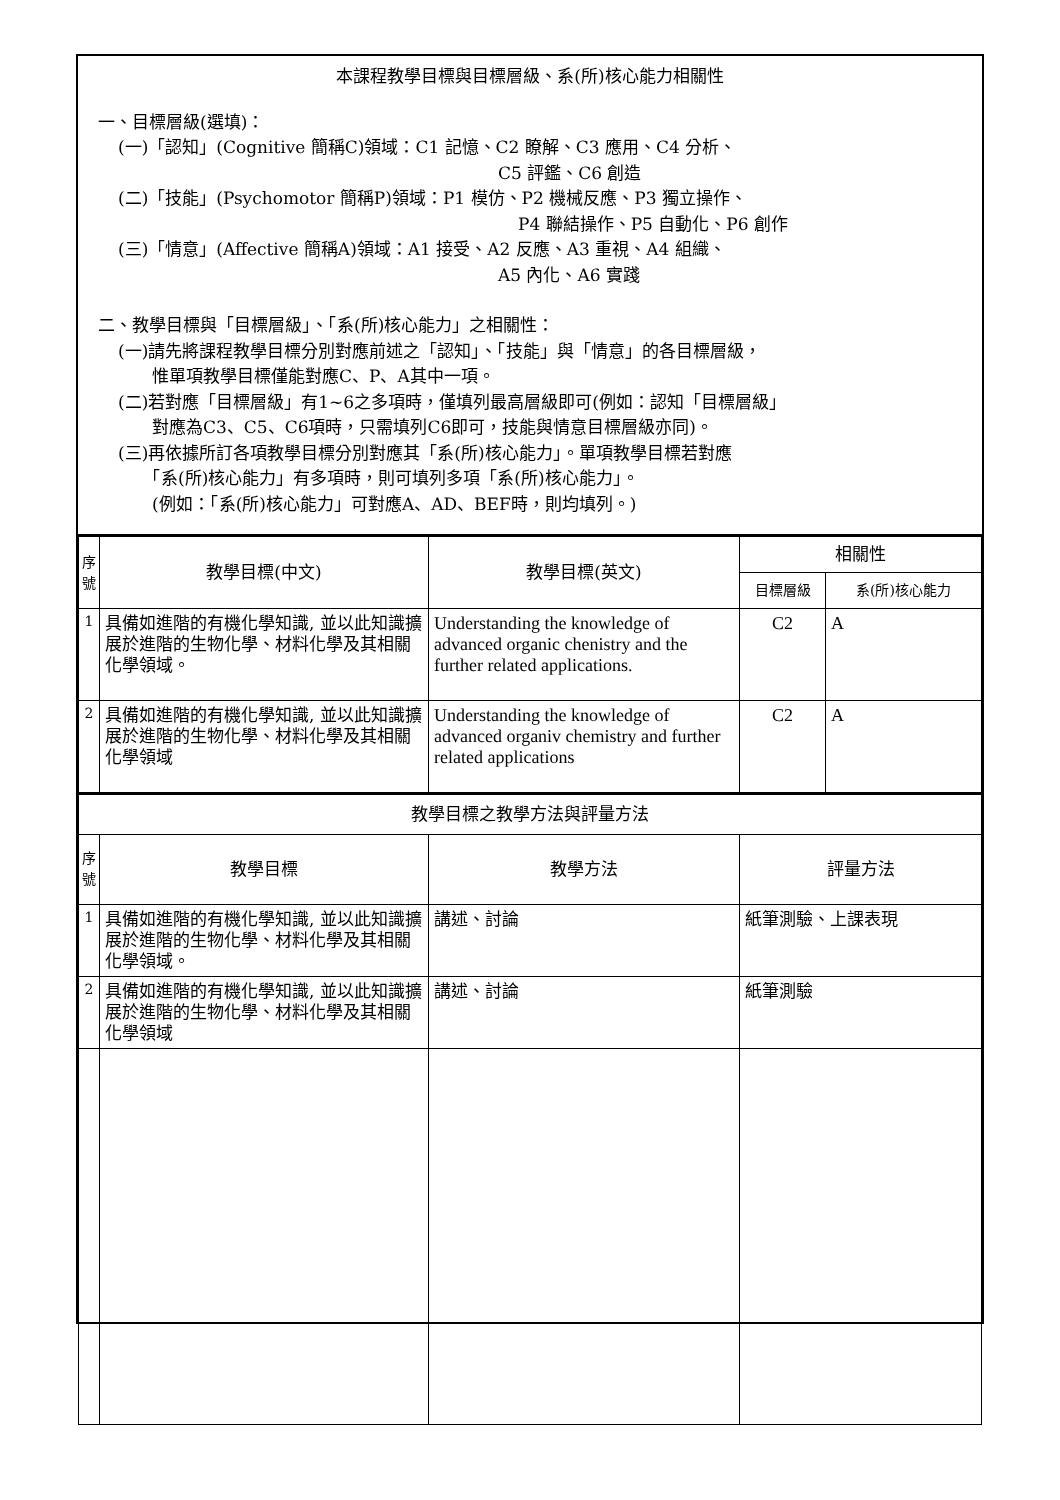本課程教學目標與目標層級、系(所)核心能力相關性
一、目標層級(選填)：
(一)「認知」(Cognitive 簡稱C)領域：C1 記憶、C2 瞭解、C3 應用、C4 分析、
C5 評鑑、C6 創造
(二)「技能」(Psychomotor 簡稱P)領域：P1 模仿、P2 機械反應、P3 獨立操作、
P4 聯結操作、P5 自動化、P6 創作
(三)「情意」(Affective 簡稱A)領域：A1 接受、A2 反應、A3 重視、A4 組織、
A5 內化、A6 實踐
二、教學目標與「目標層級」、「系(所)核心能力」之相關性：
(一)請先將課程教學目標分別對應前述之「認知」、「技能」與「情意」的各目標層級，
　　惟單項教學目標僅能對應C、P、A其中一項。
(二)若對應「目標層級」有1~6之多項時，僅填列最高層級即可(例如：認知「目標層級」
　　對應為C3、C5、C6項時，只需填列C6即可，技能與情意目標層級亦同)。
(三)再依據所訂各項教學目標分別對應其「系(所)核心能力」。單項教學目標若對應
　　「系(所)核心能力」有多項時，則可填列多項「系(所)核心能力」。
　　(例如：「系(所)核心能力」可對應A、AD、BEF時，則均填列。)
| 序號 | 教學目標(中文) | 教學目標(英文) | 相關性 | |
| --- | --- | --- | --- | --- |
| | | | 目標層級 | 系(所)核心能力 |
| 1 | 具備如進階的有機化學知識, 並以此知識擴展於進階的生物化學、材料化學及其相關化學領域。 | Understanding the knowledge of advanced organic chenistry and the further related applications. | C2 | A |
| 2 | 具備如進階的有機化學知識, 並以此知識擴展於進階的生物化學、材料化學及其相關化學領域 | Understanding the knowledge of advanced organiv chemistry and further related applications | C2 | A |
| 教學目標之教學方法與評量方法 | | | |
| --- | --- | --- | --- |
| 序號 | 教學目標 | 教學方法 | 評量方法 |
| 1 | 具備如進階的有機化學知識, 並以此知識擴展於進階的生物化學、材料化學及其相關化學領域。 | 講述、討論 | 紙筆測驗、上課表現 |
| 2 | 具備如進階的有機化學知識, 並以此知識擴展於進階的生物化學、材料化學及其相關化學領域 | 講述、討論 | 紙筆測驗 |